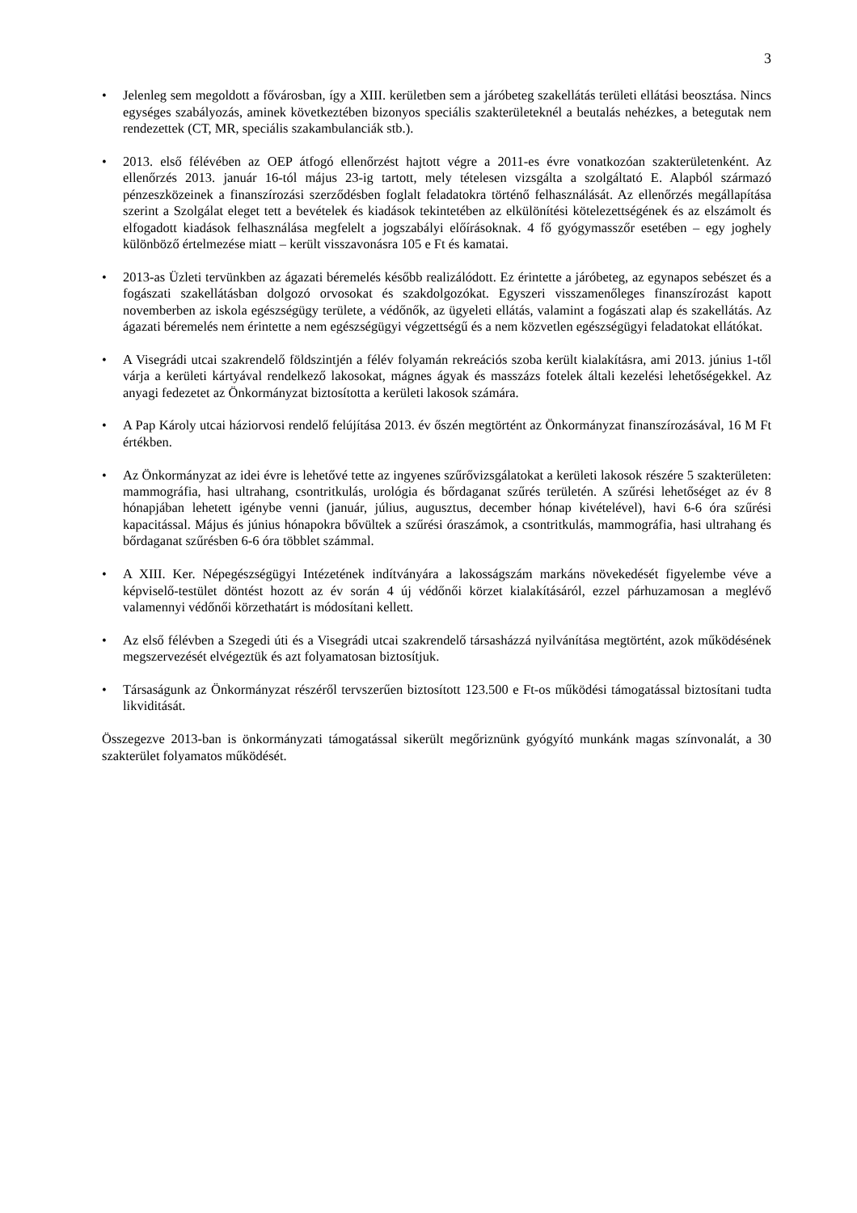3
• Jelenleg sem megoldott a fővárosban, így a XIII. kerületben sem a járóbeteg szakellátás területi ellátási beosztása. Nincs egységes szabályozás, aminek következtében bizonyos speciális szakterületeknél a beutalás nehézkes, a betegutak nem rendezettek (CT, MR, speciális szakambulanciák stb.).
• 2013. első félévében az OEP átfogó ellenőrzést hajtott végre a 2011-es évre vonatkozóan szakterületenként. Az ellenőrzés 2013. január 16-tól május 23-ig tartott, mely tételesen vizsgálta a szolgáltató E. Alapból származó pénzeszközeinek a finanszírozási szerződésben foglalt feladatokra történő felhasználását. Az ellenőrzés megállapítása szerint a Szolgálat eleget tett a bevételek és kiadások tekintetében az elkülönítési kötelezettségének és az elszámolt és elfogadott kiadások felhasználása megfelelt a jogszabályi előírásoknak. 4 fő gyógymasszőr esetében – egy joghely különböző értelmezése miatt – került visszavonásra 105 e Ft és kamatai.
• 2013-as Üzleti tervünkben az ágazati béremelés később realizálódott. Ez érintette a járóbeteg, az egynapos sebészet és a fogászati szakellátásban dolgozó orvosokat és szakdolgozókat. Egyszeri visszamenőleges finanszírozást kapott novemberben az iskola egészségügy területe, a védőnők, az ügyeleti ellátás, valamint a fogászati alap és szakellátás. Az ágazati béremelés nem érintette a nem egészségügyi végzettségű és a nem közvetlen egészségügyi feladatokat ellátókat.
• A Visegrádi utcai szakrendelő földszintjén a félév folyamán rekreációs szoba került kialakításra, ami 2013. június 1-től várja a kerületi kártyával rendelkező lakosokat, mágnes ágyak és masszázs fotelek általi kezelési lehetőségekkel. Az anyagi fedezetet az Önkormányzat biztosította a kerületi lakosok számára.
• A Pap Károly utcai háziorvosi rendelő felújítása 2013. év őszén megtörtént az Önkormányzat finanszírozásával, 16 M Ft értékben.
• Az Önkormányzat az idei évre is lehetővé tette az ingyenes szűrővizsgálatokat a kerületi lakosok részére 5 szakterületen: mammográfia, hasi ultrahang, csontritkulás, urológia és bőrdaganat szűrés területén. A szűrési lehetőséget az év 8 hónapjában lehetett igénybe venni (január, július, augusztus, december hónap kivételével), havi 6-6 óra szűrési kapacitással. Május és június hónapokra bővültek a szűrési óraszámok, a csontritkulás, mammográfia, hasi ultrahang és bőrdaganat szűrésben 6-6 óra többlet számmal.
• A XIII. Ker. Népegészségügyi Intézetének indítványára a lakosságszám markáns növekedését figyelembe véve a képviselő-testület döntést hozott az év során 4 új védőnői körzet kialakításáról, ezzel párhuzamosan a meglévő valamennyi védőnői körzethatárt is módosítani kellett.
• Az első félévben a Szegedi úti és a Visegrádi utcai szakrendelő társasházzá nyilvánítása megtörtént, azok működésének megszervezését elvégeztük és azt folyamatosan biztosítjuk.
• Társaságunk az Önkormányzat részéről tervszerűen biztosított 123.500 e Ft-os működési támogatással biztosítani tudta likviditását.
Összegezve 2013-ban is önkormányzati támogatással sikerült megőriznünk gyógyító munkánk magas színvonalát, a 30 szakterület folyamatos működését.